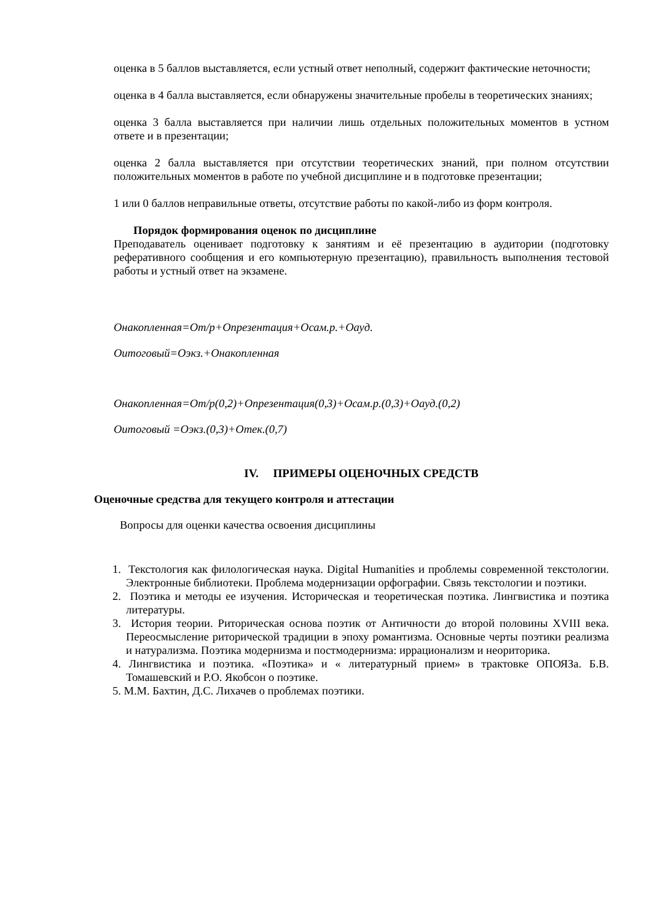оценка в 5 баллов выставляется, если устный ответ неполный, содержит фактические неточности;
оценка в 4 балла выставляется, если обнаружены значительные пробелы в теоретических знаниях;
оценка 3 балла выставляется при наличии лишь отдельных положительных моментов в устном ответе и в презентации;
оценка 2 балла выставляется при отсутствии теоретических знаний, при полном отсутствии положительных моментов в работе по учебной дисциплине и в подготовке презентации;
1 или 0 баллов неправильные ответы, отсутствие работы по какой-либо из форм контроля.
Порядок формирования оценок по дисциплине
Преподаватель оценивает подготовку к занятиям и её презентацию в аудитории (подготовку реферативного сообщения и его компьютерную презентацию), правильность выполнения тестовой работы и устный ответ на экзамене.
Онакопленная=От/р+Опрезентация+Осам.р.+Оауд.
Оитоговый=Оэкз.+Онакопленная
Онакопленная=От/р(0,2)+Опрезентация(0,3)+Осам.р.(0,3)+Оауд.(0,2)
Оитоговый =Оэкз.(0,3)+Отек.(0,7)
IV. ПРИМЕРЫ ОЦЕНОЧНЫХ СРЕДСТВ
Оценочные средства для текущего контроля и аттестации
Вопросы для оценки качества освоения дисциплины
1. Текстология как филологическая наука. Digital Humanities и проблемы современной текстологии. Электронные библиотеки. Проблема модернизации орфографии. Связь текстологии и поэтики.
2. Поэтика и методы ее изучения. Историческая и теоретическая поэтика. Лингвистика и поэтика литературы.
3. История теории. Риторическая основа поэтик от Античности до второй половины XVIII века. Переосмысление риторической традиции в эпоху романтизма. Основные черты поэтики реализма и натурализма. Поэтика модернизма и постмодернизма: иррационализм и неориторика.
4. Лингвистика и поэтика. «Поэтика» и « литературный прием» в трактовке ОПОЯЗа. Б.В. Томашевский и Р.О. Якобсон о поэтике.
5. М.М. Бахтин, Д.С. Лихачев о проблемах поэтики.